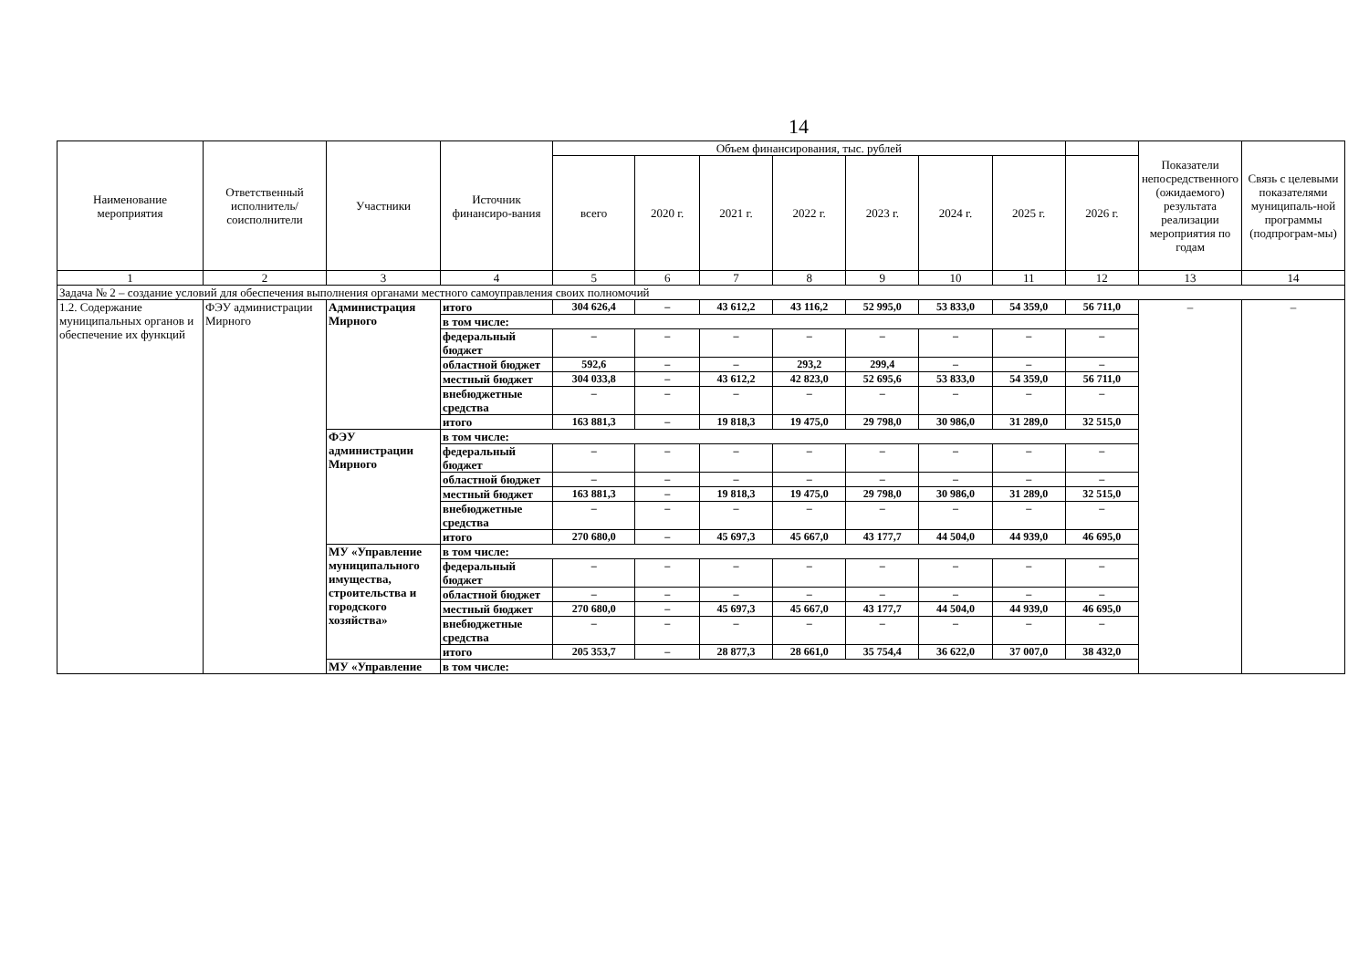14
| Наименование мероприятия | Ответственный исполнитель/ соисполнители | Участники | Источник финансиро-вания | Объем финансирования, тыс. рублей | | | | | | | | Показатели непосредственного (ожидаемого) результата реализации мероприятия по годам | Связь с целевыми показателями муниципаль-ной программы (подпрограм-мы) |
| --- | --- | --- | --- | --- | --- | --- | --- | --- | --- | --- | --- | --- | --- |
| | | | | всего | 2020 г. | 2021 г. | 2022 г. | 2023 г. | 2024 г. | 2025 г. | 2026 г. | | |
| 1 | 2 | 3 | 4 | 5 | 6 | 7 | 8 | 9 | 10 | 11 | 12 | 13 | 14 |
| Задача № 2 – создание условий для обеспечения выполнения органами местного самоуправления своих полномочий | | | | | | | | | | | | | |
| 1.2. Содержание муниципальных органов и обеспечение их функций | ФЭУ администрации Мирного | Администрация Мирного | итого | 304 626,4 | – | 43 612,2 | 43 116,2 | 52 995,0 | 53 833,0 | 54 359,0 | 56 711,0 | – | – |
| | | | в том числе: | | | | | | | | | | |
| | | | федеральный бюджет | – | – | – | – | – | – | – | – | | |
| | | | областной бюджет | 592,6 | – | – | 293,2 | 299,4 | – | – | – | | |
| | | | местный бюджет | 304 033,8 | – | 43 612,2 | 42 823,0 | 52 695,6 | 53 833,0 | 54 359,0 | 56 711,0 | | |
| | | | внебюджетные средства | – | – | – | – | – | – | – | – | | |
| | | | итого | 163 881,3 | – | 19 818,3 | 19 475,0 | 29 798,0 | 30 986,0 | 31 289,0 | 32 515,0 | | |
| | | ФЭУ администрации Мирного | в том числе: | | | | | | | | | | |
| | | | федеральный бюджет | – | – | – | – | – | – | – | – | | |
| | | | областной бюджет | – | – | – | – | – | – | – | – | | |
| | | | местный бюджет | 163 881,3 | – | 19 818,3 | 19 475,0 | 29 798,0 | 30 986,0 | 31 289,0 | 32 515,0 | | |
| | | | внебюджетные средства | – | – | – | – | – | – | – | – | | |
| | | | итого | 270 680,0 | – | 45 697,3 | 45 667,0 | 43 177,7 | 44 504,0 | 44 939,0 | 46 695,0 | | |
| | | МУ «Управление муниципального имущества, строительства и городского хозяйства» | в том числе: | | | | | | | | | | |
| | | | федеральный бюджет | – | – | – | – | – | – | – | – | | |
| | | | областной бюджет | – | – | – | – | – | – | – | – | | |
| | | | местный бюджет | 270 680,0 | – | 45 697,3 | 45 667,0 | 43 177,7 | 44 504,0 | 44 939,0 | 46 695,0 | | |
| | | | внебюджетные средства | – | – | – | – | – | – | – | – | | |
| | | | итого | 205 353,7 | – | 28 877,3 | 28 661,0 | 35 754,4 | 36 622,0 | 37 007,0 | 38 432,0 | | |
| | | МУ «Управление | в том числе: | | | | | | | | | | |